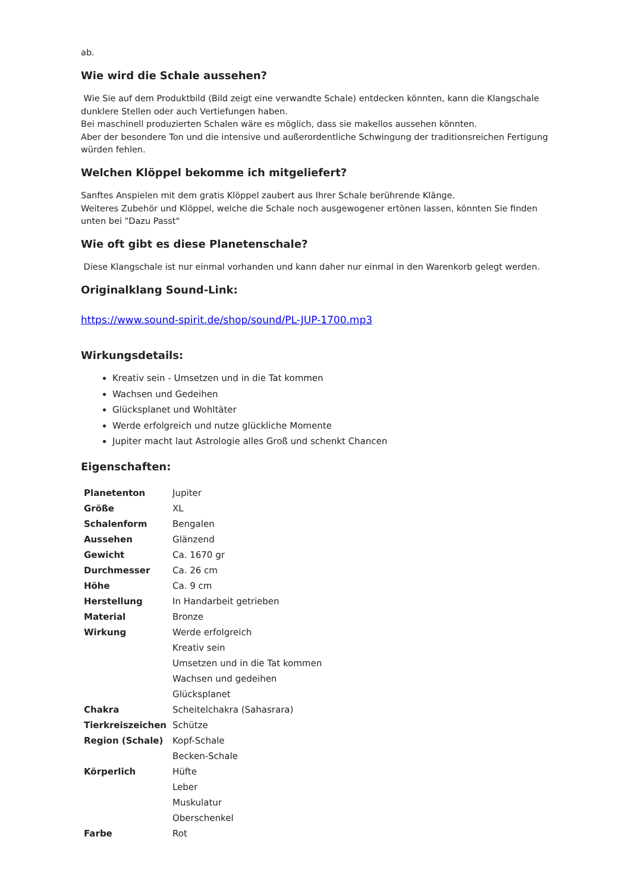ab.
Wie wird die Schale aussehen?
Wie Sie auf dem Produktbild (Bild zeigt eine verwandte Schale) entdecken könnten, kann die Klangschale dunklere Stellen oder auch Vertiefungen haben.
Bei maschinell produzierten Schalen wäre es möglich, dass sie makellos aussehen könnten.
Aber der besondere Ton und die intensive und außerordentliche Schwingung der traditionsreichen Fertigung würden fehlen.
Welchen Klöppel bekomme ich mitgeliefert?
Sanftes Anspielen mit dem gratis Klöppel zaubert aus Ihrer Schale berührende Klänge.
Weiteres Zubehör und Klöppel, welche die Schale noch ausgewogener ertönen lassen, könnten Sie finden unten bei "Dazu Passt"
Wie oft gibt es diese Planetenschale?
Diese Klangschale ist nur einmal vorhanden und kann daher nur einmal in den Warenkorb gelegt werden.
Originalklang Sound-Link:
https://www.sound-spirit.de/shop/sound/PL-JUP-1700.mp3
Wirkungsdetails:
Kreativ sein - Umsetzen und in die Tat kommen
Wachsen und Gedeihen
Glücksplanet und Wohltäter
Werde erfolgreich und nutze glückliche Momente
Jupiter macht laut Astrologie alles Groß und schenkt Chancen
Eigenschaften:
| Planetenton | Jupiter |
| Größe | XL |
| Schalenform | Bengalen |
| Aussehen | Glänzend |
| Gewicht | Ca. 1670 gr |
| Durchmesser | Ca. 26 cm |
| Höhe | Ca. 9 cm |
| Herstellung | In Handarbeit getrieben |
| Material | Bronze |
| Wirkung | Werde erfolgreich |
| | Kreativ sein |
| | Umsetzen und in die Tat kommen |
| | Wachsen und gedeihen |
| | Glücksplanet |
| Chakra | Scheitelchakra (Sahasrara) |
| Tierkreiszeichen | Schütze |
| Region (Schale) | Kopf-Schale |
| | Becken-Schale |
| Körperlich | Hüfte |
| | Leber |
| | Muskulatur |
| | Oberschenkel |
| Farbe | Rot |